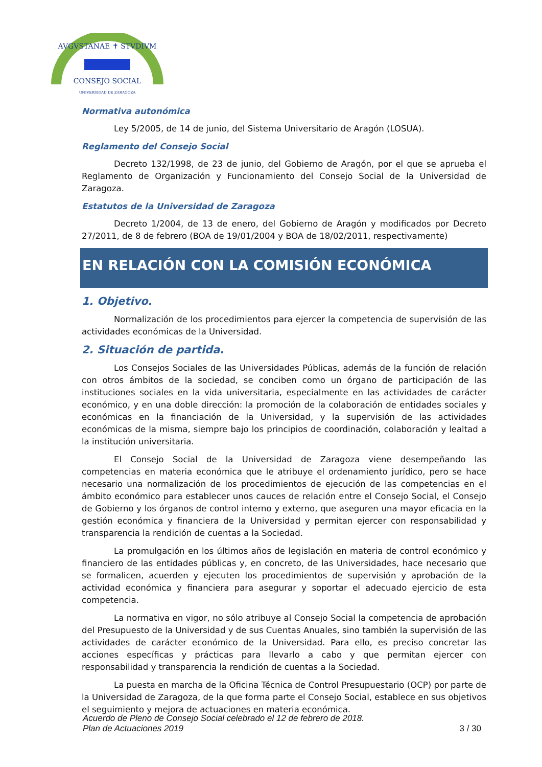AVGVSTANAE ✝ STVDIVM
CONSEJO SOCIAL
UNIVERSIDAD DE ZARAGOZA
Normativa autonómica
Ley 5/2005, de 14 de junio, del Sistema Universitario de Aragón (LOSUA).
Reglamento del Consejo Social
Decreto 132/1998, de 23 de junio, del Gobierno de Aragón, por el que se aprueba el Reglamento de Organización y Funcionamiento del Consejo Social de la Universidad de Zaragoza.
Estatutos de la Universidad de Zaragoza
Decreto 1/2004, de 13 de enero, del Gobierno de Aragón y modificados por Decreto 27/2011, de 8 de febrero (BOA de 19/01/2004 y BOA de 18/02/2011, respectivamente)
EN RELACIÓN CON LA COMISIÓN ECONÓMICA
1. Objetivo.
Normalización de los procedimientos para ejercer la competencia de supervisión de las actividades económicas de la Universidad.
2. Situación de partida.
Los Consejos Sociales de las Universidades Públicas, además de la función de relación con otros ámbitos de la sociedad, se conciben como un órgano de participación de las instituciones sociales en la vida universitaria, especialmente en las actividades de carácter económico, y en una doble dirección: la promoción de la colaboración de entidades sociales y económicas en la financiación de la Universidad, y la supervisión de las actividades económicas de la misma, siempre bajo los principios de coordinación, colaboración y lealtad a la institución universitaria.
El Consejo Social de la Universidad de Zaragoza viene desempeñando las competencias en materia económica que le atribuye el ordenamiento jurídico, pero se hace necesario una normalización de los procedimientos de ejecución de las competencias en el ámbito económico para establecer unos cauces de relación entre el Consejo Social, el Consejo de Gobierno y los órganos de control interno y externo, que aseguren una mayor eficacia en la gestión económica y financiera de la Universidad y permitan ejercer con responsabilidad y transparencia la rendición de cuentas a la Sociedad.
La promulgación en los últimos años de legislación en materia de control económico y financiero de las entidades públicas y, en concreto, de las Universidades, hace necesario que se formalicen, acuerden y ejecuten los procedimientos de supervisión y aprobación de la actividad económica y financiera para asegurar y soportar el adecuado ejercicio de esta competencia.
La normativa en vigor, no sólo atribuye al Consejo Social la competencia de aprobación del Presupuesto de la Universidad y de sus Cuentas Anuales, sino también la supervisión de las actividades de carácter económico de la Universidad. Para ello, es preciso concretar las acciones específicas y prácticas para llevarlo a cabo y que permitan ejercer con responsabilidad y transparencia la rendición de cuentas a la Sociedad.
La puesta en marcha de la Oficina Técnica de Control Presupuestario (OCP) por parte de la Universidad de Zaragoza, de la que forma parte el Consejo Social, establece en sus objetivos el seguimiento y mejora de actuaciones en materia económica.
Acuerdo de Pleno de Consejo Social celebrado el 12 de febrero de 2018.
Plan de Actuaciones 2019 3 / 30